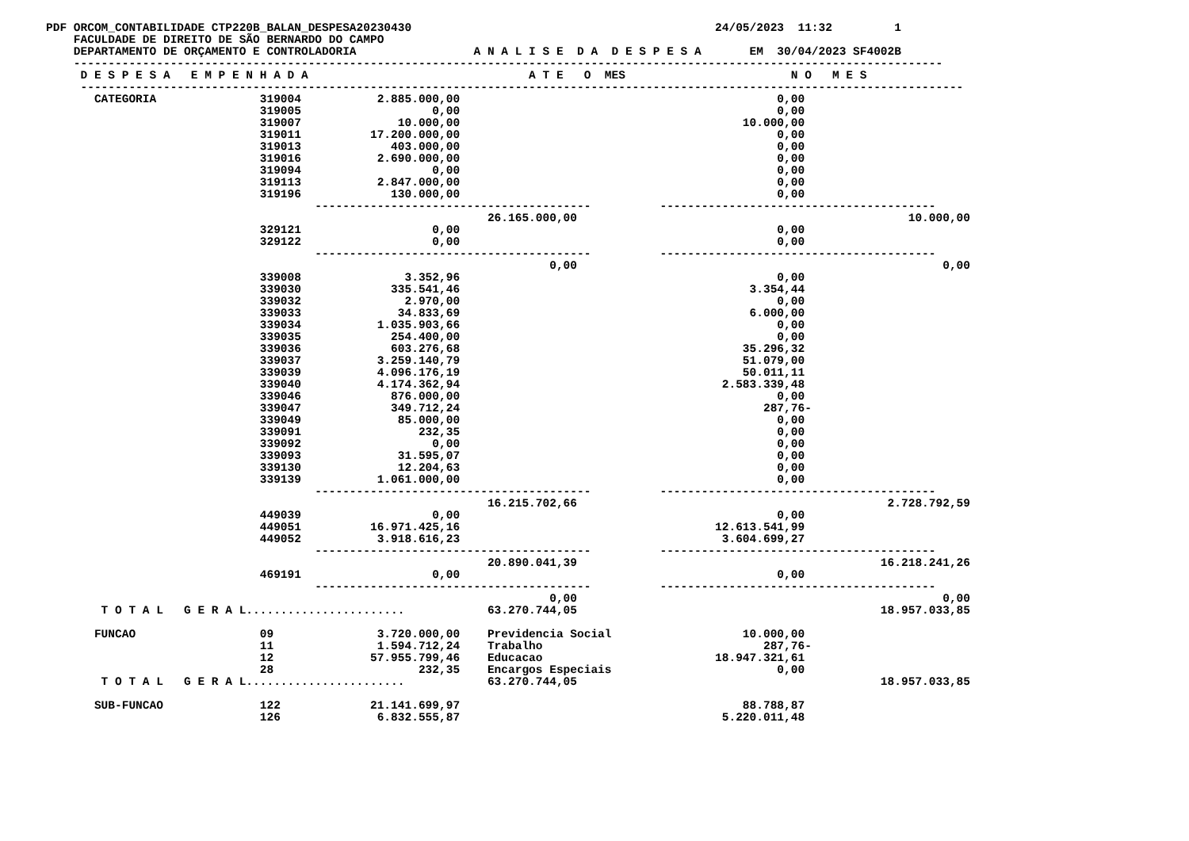PDF ORCOM_CONTABILIDADE CTP220B_BALAN_DESPESA20230430                                            24/05/2023  11:32         1
    FACULDADE DE DIREITO DE SÃO BERNARDO DO CAMPO
    DEPARTAMENTO DE ORÇAMENTO E CONTROLADORIA                 A N A L I S E  D A  D E S P E S A       EM  30/04/2023 SF4002B
    ------------------------------------------------------------------------------------------------------------------------------
     D E S P E S A   E M P E N H A D A                                A T E   O  MES                        N O   M E S
     --------------------------------------------------------------------------------------------------------------------------------
       CATEGORIA               319004           2.885.000,00                                              0,00
                               319005                   0,00                                              0,00
                               319007              10.000,00                                         10.000,00
                               319011          17.200.000,00                                              0,00
                               319013             403.000,00                                              0,00
                               319016           2.690.000,00                                              0,00
                               319094                   0,00                                              0,00
                               319113           2.847.000,00                                              0,00
                               319196             130.000,00                                              0,00
                                       ----------------------------------------          ----------------------------------------
                                                                26.165.000,00                                                10.000,00
                               329121                   0,00                                              0,00
                               329122                   0,00                                              0,00
                                       ----------------------------------------          ----------------------------------------
                                                                         0,00                                                     0,00
                               339008               3.352,96                                              0,00
                               339030             335.541,46                                          3.354,44
                               339032               2.970,00                                              0,00
                               339033              34.833,69                                          6.000,00
                               339034           1.035.903,66                                              0,00
                               339035             254.400,00                                              0,00
                               339036             603.276,68                                         35.296,32
                               339037           3.259.140,79                                         51.079,00
                               339039           4.096.176,19                                         50.011,11
                               339040           4.174.362,94                                      2.583.339,48
                               339046             876.000,00                                              0,00
                               339047             349.712,24                                            287,76-
                               339049              85.000,00                                              0,00
                               339091                 232,35                                              0,00
                               339092                   0,00                                              0,00
                               339093              31.595,07                                              0,00
                               339130              12.204,63                                              0,00
                               339139           1.061.000,00                                              0,00
                                       ----------------------------------------          ----------------------------------------
                                                                16.215.702,66                                             2.728.792,59
                               449039                   0,00                                              0,00
                               449051          16.971.425,16                                     12.613.541,99
                               449052           3.918.616,23                                      3.604.699,27
                                       ----------------------------------------          ----------------------------------------
                                                                20.890.041,39                                            16.218.241,26
                               469191                   0,00                                              0,00
                                       ----------------------------------------          ----------------------------------------
                                                                         0,00                                                     0,00
        T O T A L   G E R A L.......................            63.270.744,05                                            18.957.033,85

       FUNCAO                  09               3.720.000,00    Previdencia Social                   10.000,00
                               11               1.594.712,24    Trabalho                                287,76-
                               12              57.955.799,46    Educacao                         18.947.321,61
                               28                     232,35    Encargos Especiais                        0,00
        T O T A L   G E R A L.......................            63.270.744,05                                            18.957.033,85

       SUB-FUNCAO              122             21.141.699,97                                         88.788,87
                               126              6.832.555,87                                      5.220.011,48